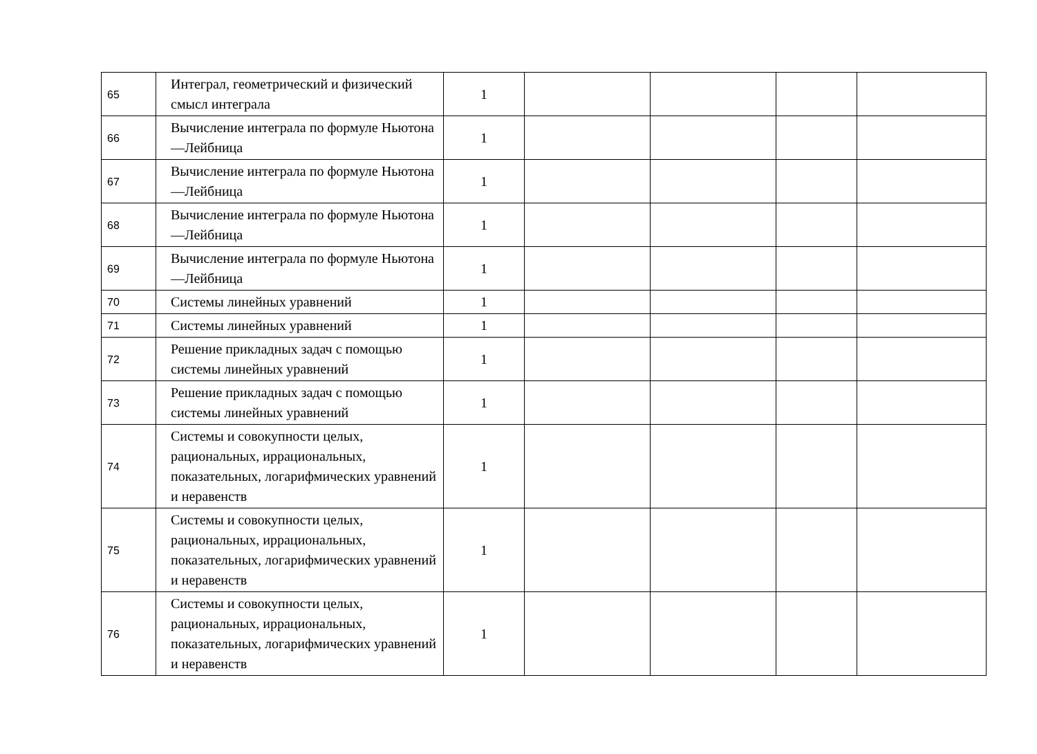| 65 | Интеграл, геометрический и физический смысл интеграла | 1 | | | | |
| 66 | Вычисление интеграла по формуле Ньютона—Лейбница | 1 | | | | |
| 67 | Вычисление интеграла по формуле Ньютона—Лейбница | 1 | | | | |
| 68 | Вычисление интеграла по формуле Ньютона—Лейбница | 1 | | | | |
| 69 | Вычисление интеграла по формуле Ньютона—Лейбница | 1 | | | | |
| 70 | Системы линейных уравнений | 1 | | | | |
| 71 | Системы линейных уравнений | 1 | | | | |
| 72 | Решение прикладных задач с помощью системы линейных уравнений | 1 | | | | |
| 73 | Решение прикладных задач с помощью системы линейных уравнений | 1 | | | | |
| 74 | Системы и совокупности целых, рациональных, иррациональных, показательных, логарифмических уравнений и неравенств | 1 | | | | |
| 75 | Системы и совокупности целых, рациональных, иррациональных, показательных, логарифмических уравнений и неравенств | 1 | | | | |
| 76 | Системы и совокупности целых, рациональных, иррациональных, показательных, логарифмических уравнений и неравенств | 1 | | | | |